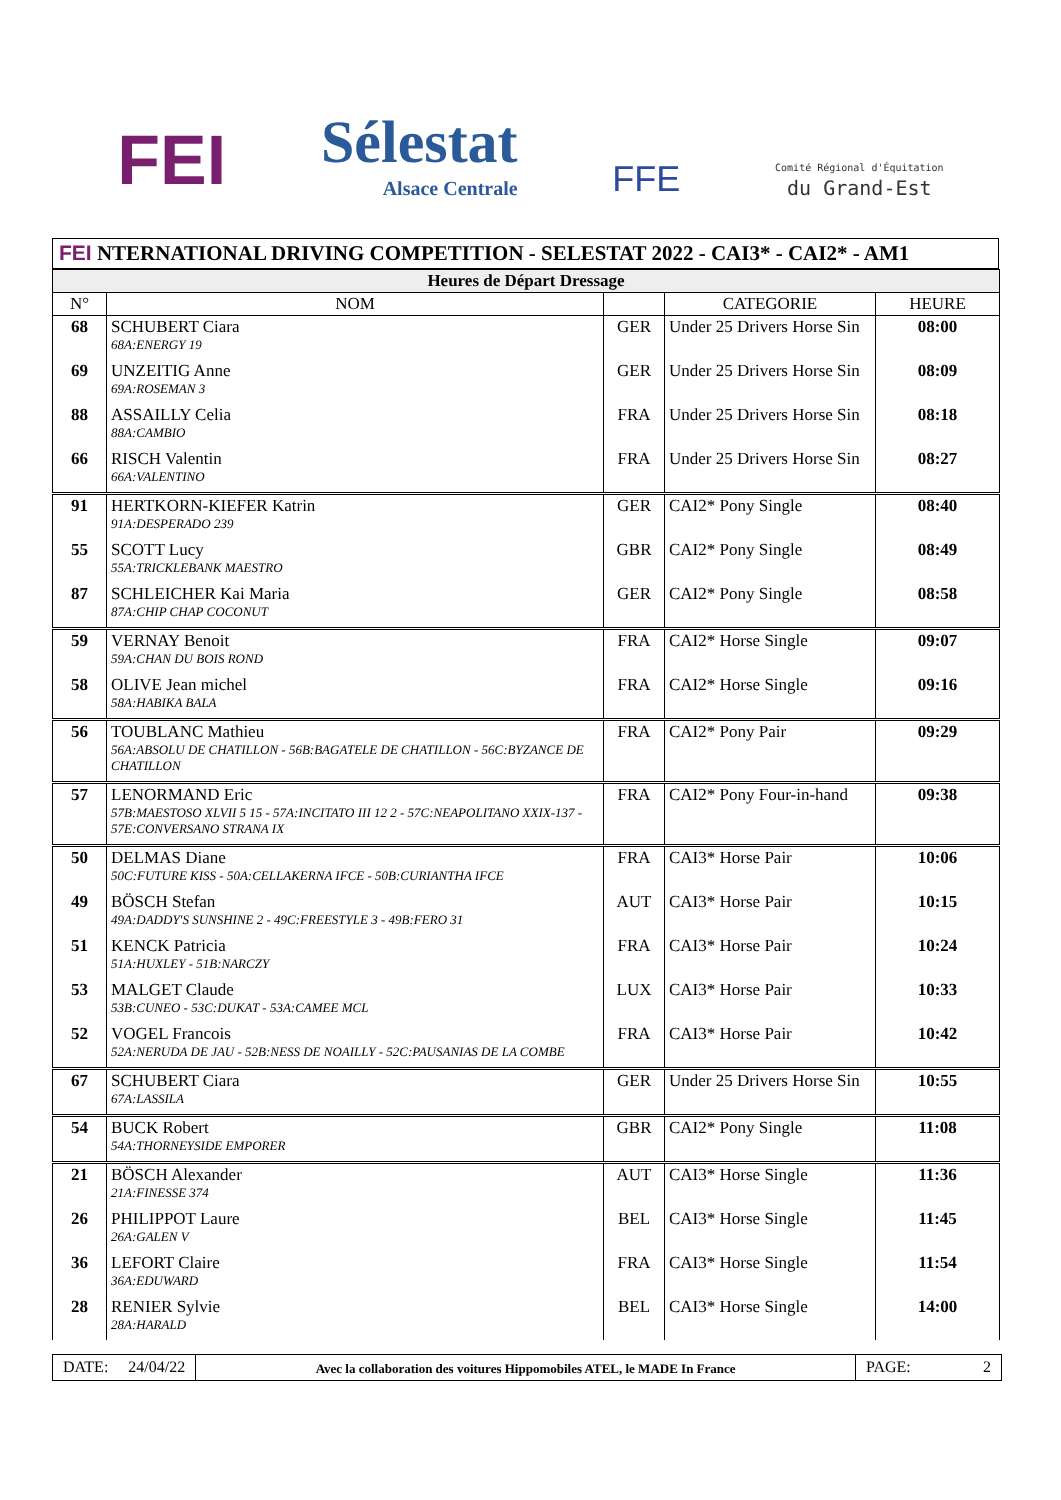FEI
Sélestat
Alsace Centrale
FFE
Comité Régional d'Équitation
du Grand-Est
FEI NTERNATIONAL DRIVING COMPETITION - SELESTAT 2022 - CAI3* - CAI2* - AM1
| Heures de Départ Dressage | | | | |
| N° | NOM | | CATEGORIE | HEURE |
| 68 | SCHUBERT Ciara 68A:ENERGY 19 | GER | Under 25 Drivers Horse Sin | 08:00 |
| 69 | UNZEITIG Anne 69A:ROSEMAN 3 | GER | Under 25 Drivers Horse Sin | 08:09 |
| 88 | ASSAILLY Celia 88A:CAMBIO | FRA | Under 25 Drivers Horse Sin | 08:18 |
| 66 | RISCH Valentin 66A:VALENTINO | FRA | Under 25 Drivers Horse Sin | 08:27 |
| 91 | HERTKORN-KIEFER Katrin 91A:DESPERADO 239 | GER | CAI2* Pony Single | 08:40 |
| 55 | SCOTT Lucy 55A:TRICKLEBANK MAESTRO | GBR | CAI2* Pony Single | 08:49 |
| 87 | SCHLEICHER Kai Maria 87A:CHIP CHAP COCONUT | GER | CAI2* Pony Single | 08:58 |
| 59 | VERNAY Benoit 59A:CHAN DU BOIS ROND | FRA | CAI2* Horse Single | 09:07 |
| 58 | OLIVE Jean michel 58A:HABIKA BALA | FRA | CAI2* Horse Single | 09:16 |
| 56 | TOUBLANC Mathieu 56A:ABSOLU DE CHATILLON - 56B:BAGATELE DE CHATILLON - 56C:BYZANCE DE CHATILLON | FRA | CAI2* Pony Pair | 09:29 |
| 57 | LENORMAND Eric 57B:MAESTOSO XLVII 5 15 - 57A:INCITATO III 12 2 - 57C:NEAPOLITANO XXIX-137 - 57E:CONVERSANO STRANA IX | FRA | CAI2* Pony Four-in-hand | 09:38 |
| 50 | DELMAS Diane 50C:FUTURE KISS - 50A:CELLAKERNA IFCE - 50B:CURIANTHA IFCE | FRA | CAI3* Horse Pair | 10:06 |
| 49 | BÖSCH Stefan 49A:DADDY'S SUNSHINE 2 - 49C:FREESTYLE 3 - 49B:FERO 31 | AUT | CAI3* Horse Pair | 10:15 |
| 51 | KENCK Patricia 51A:HUXLEY - 51B:NARCZY | FRA | CAI3* Horse Pair | 10:24 |
| 53 | MALGET Claude 53B:CUNEO - 53C:DUKAT - 53A:CAMEE MCL | LUX | CAI3* Horse Pair | 10:33 |
| 52 | VOGEL Francois 52A:NERUDA DE JAU - 52B:NESS DE NOAILLY - 52C:PAUSANIAS DE LA COMBE | FRA | CAI3* Horse Pair | 10:42 |
| 67 | SCHUBERT Ciara 67A:LASSILA | GER | Under 25 Drivers Horse Sin | 10:55 |
| 54 | BUCK Robert 54A:THORNEYSIDE EMPORER | GBR | CAI2* Pony Single | 11:08 |
| 21 | BÖSCH Alexander 21A:FINESSE 374 | AUT | CAI3* Horse Single | 11:36 |
| 26 | PHILIPPOT Laure 26A:GALEN V | BEL | CAI3* Horse Single | 11:45 |
| 36 | LEFORT Claire 36A:EDUWARD | FRA | CAI3* Horse Single | 11:54 |
| 28 | RENIER Sylvie 28A:HARALD | BEL | CAI3* Horse Single | 14:00 |
DATE: 24/04/22
Avec la collaboration des voitures Hippomobiles ATEL, le MADE In France
PAGE: 2